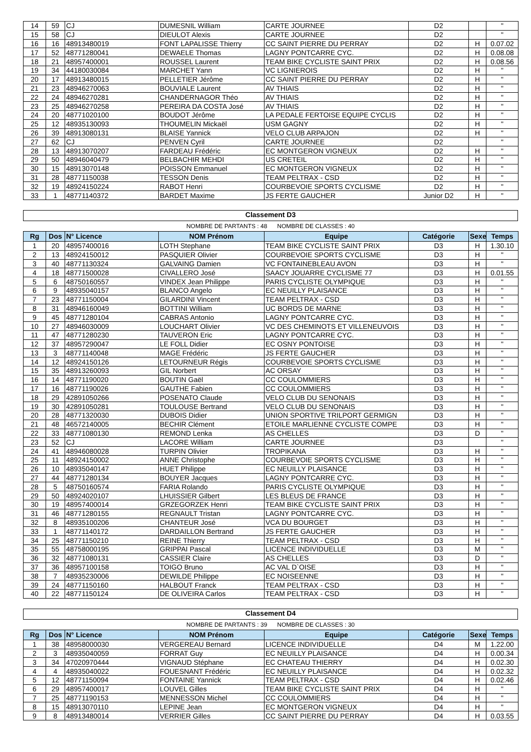| 14 | 59 | CJ | DUMESNIL William | CARTE JOURNEE | D2 | | " |
| 15 | 58 | CJ | DIEULOT Alexis | CARTE JOURNEE | D2 | | " |
| 16 | 16 | 48913480019 | FONT LAPALISSE Thierry | CC SAINT PIERRE DU PERRAY | D2 | H | 0.07.02 |
| 17 | 52 | 48771280041 | DEWAELE Thomas | LAGNY PONTCARRE CYC. | D2 | H | 0.08.08 |
| 18 | 21 | 48957400001 | ROUSSEL Laurent | TEAM BIKE CYCLISTE SAINT PRIX | D2 | H | 0.08.56 |
| 19 | 34 | 44180030084 | MARCHET Yann | VC LIGNIEROIS | D2 | H | " |
| 20 | 17 | 48913480015 | PELLETIER Jérôme | CC SAINT PIERRE DU PERRAY | D2 | H | " |
| 21 | 23 | 48946270063 | BOUVIALE Laurent | AV THIAIS | D2 | H | " |
| 22 | 24 | 48946270281 | CHANDERNAGOR Théo | AV THIAIS | D2 | H | " |
| 23 | 25 | 48946270258 | PEREIRA DA COSTA José | AV THIAIS | D2 | H | " |
| 24 | 20 | 48771020100 | BOUDOT Jérôme | LA PEDALE FERTOISE EQUIPE CYCLIS | D2 | H | " |
| 25 | 12 | 48935130093 | THOUMELIN Mickaël | USM GAGNY | D2 | H | " |
| 26 | 39 | 48913080131 | BLAISE Yannick | VELO CLUB ARPAJON | D2 | H | " |
| 27 | 62 | CJ | PENVEN Cyril | CARTE JOURNEE | D2 | | " |
| 28 | 13 | 48913070207 | FARDEAU Frédéric | EC MONTGERON VIGNEUX | D2 | H | " |
| 29 | 50 | 48946040479 | BELBACHIR MEHDI | US CRETEIL | D2 | H | " |
| 30 | 15 | 48913070148 | POISSON Emmanuel | EC MONTGERON VIGNEUX | D2 | H | " |
| 31 | 28 | 48771150038 | TESSON Denis | TEAM PELTRAX - CSD | D2 | H | " |
| 32 | 19 | 48924150224 | RABOT Henri | COURBEVOIE SPORTS CYCLISME | D2 | H | " |
| 33 | 1 | 48771140372 | BARDET Maxime | JS FERTE GAUCHER | Junior D2 | H | " |
Classement D3
NOMBRE DE PARTANTS : 48 NOMBRE DE CLASSES : 40
| Rg | Dos | N° Licence | NOM Prénom | Equipe | Catégorie | Sexe | Temps |
| --- | --- | --- | --- | --- | --- | --- | --- |
| 1 | 20 | 48957400016 | LOTH Stephane | TEAM BIKE CYCLISTE SAINT PRIX | D3 | H | 1.30.10 |
| 2 | 13 | 48924150012 | PASQUIER Olivier | COURBEVOIE SPORTS CYCLISME | D3 | H | " |
| 3 | 40 | 48771130324 | GALVAING Damien | VC FONTAINEBLEAU AVON | D3 | H | " |
| 4 | 18 | 48771500028 | CIVALLERO José | SAACY JOUARRE CYCLISME 77 | D3 | H | 0.01.55 |
| 5 | 6 | 48750160557 | VINDEX Jean Philippe | PARIS CYCLISTE OLYMPIQUE | D3 | H | " |
| 6 | 9 | 48935040157 | BLANCO Angelo | EC NEUILLY PLAISANCE | D3 | H | " |
| 7 | 23 | 48771150004 | GILARDINI Vincent | TEAM PELTRAX - CSD | D3 | H | " |
| 8 | 31 | 48946160049 | BOTTINI William | UC BORDS DE MARNE | D3 | H | " |
| 9 | 45 | 48771280104 | CABRAS Antonio | LAGNY PONTCARRE CYC. | D3 | H | " |
| 10 | 27 | 48946030009 | LOUCHART Olivier | VC DES CHEMINOTS ET VILLENEUVOIS | D3 | H | " |
| 11 | 47 | 48771280230 | TAUVERON Eric | LAGNY PONTCARRE CYC. | D3 | H | " |
| 12 | 37 | 48957290047 | LE FOLL Didier | EC OSNY PONTOISE | D3 | H | " |
| 13 | 3 | 48771140048 | MAGE Frédéric | JS FERTE GAUCHER | D3 | H | " |
| 14 | 12 | 48924150126 | LETOURNEUR Régis | COURBEVOIE SPORTS CYCLISME | D3 | H | " |
| 15 | 35 | 48913260093 | GIL Norbert | AC ORSAY | D3 | H | " |
| 16 | 14 | 48771190020 | BOUTIN Gaël | CC COULOMMIERS | D3 | H | " |
| 17 | 16 | 48771190026 | GAUTHE Fabien | CC COULOMMIERS | D3 | H | " |
| 18 | 29 | 42891050266 | POSENATO Claude | VELO CLUB DU SENONAIS | D3 | H | " |
| 19 | 30 | 42891050281 | TOULOUSE Bertrand | VELO CLUB DU SENONAIS | D3 | H | " |
| 20 | 28 | 48771320030 | DUBOIS Didier | UNION SPORTIVE TRILPORT GERMIGN | D3 | H | " |
| 21 | 48 | 46572140005 | BECHIR Clément | ETOILE MARLIENNE CYCLISTE COMPE | D3 | H | " |
| 22 | 33 | 48771080130 | REMOND Lenka | AS CHELLES | D3 | D | " |
| 23 | 52 | CJ | LACORE William | CARTE JOURNEE | D3 | | " |
| 24 | 41 | 48946080028 | TURPIN Olivier | TROPIKANA | D3 | H | " |
| 25 | 11 | 48924150002 | ANNE Christophe | COURBEVOIE SPORTS CYCLISME | D3 | H | " |
| 26 | 10 | 48935040147 | HUET Philippe | EC NEUILLY PLAISANCE | D3 | H | " |
| 27 | 44 | 48771280134 | BOUYER Jacques | LAGNY PONTCARRE CYC. | D3 | H | " |
| 28 | 5 | 48750160574 | FARIA Rolando | PARIS CYCLISTE OLYMPIQUE | D3 | H | " |
| 29 | 50 | 48924020107 | LHUISSIER Gilbert | LES BLEUS DE FRANCE | D3 | H | " |
| 30 | 19 | 48957400014 | GRZEGORZEK Henri | TEAM BIKE CYCLISTE SAINT PRIX | D3 | H | " |
| 31 | 46 | 48771280155 | REGNAULT Tristan | LAGNY PONTCARRE CYC. | D3 | H | " |
| 32 | 8 | 48935100206 | CHANTEUR José | VCA DU BOURGET | D3 | H | " |
| 33 | 1 | 48771140172 | DARDAILLON Bertrand | JS FERTE GAUCHER | D3 | H | " |
| 34 | 25 | 48771150210 | REINE Thierry | TEAM PELTRAX - CSD | D3 | H | " |
| 35 | 55 | 48758000195 | GRIPPAI Pascal | LICENCE INDIVIDUELLE | D3 | M | " |
| 36 | 32 | 48771080131 | CASSIER Claire | AS CHELLES | D3 | D | " |
| 37 | 36 | 48957100158 | TOIGO Bruno | AC VAL D`OISE | D3 | H | " |
| 38 | 7 | 48935230006 | DEWILDE Philippe | EC NOISEENNE | D3 | H | " |
| 39 | 24 | 48771150160 | HALBOUT Franck | TEAM PELTRAX - CSD | D3 | H | " |
| 40 | 22 | 48771150124 | DE OLIVEIRA Carlos | TEAM PELTRAX - CSD | D3 | H | " |
Classement D4
NOMBRE DE PARTANTS : 39 NOMBRE DE CLASSES : 30
| Rg | Dos | N° Licence | NOM Prénom | Equipe | Catégorie | Sexe | Temps |
| --- | --- | --- | --- | --- | --- | --- | --- |
| 1 | 38 | 48958000030 | VERGEREAU Bernard | LICENCE INDIVIDUELLE | D4 | M | 1.22.00 |
| 2 | 3 | 48935040059 | FORRAT Guy | EC NEUILLY PLAISANCE | D4 | H | 0.00.34 |
| 3 | 34 | 47020970444 | VIGNAUD Stéphane | EC CHATEAU THIERRY | D4 | H | 0.02.30 |
| 4 | 4 | 48935040022 | FOUESNANT Frédéric | EC NEUILLY PLAISANCE | D4 | H | 0.02.32 |
| 5 | 12 | 48771150094 | FONTAINE Yannick | TEAM PELTRAX - CSD | D4 | H | 0.02.46 |
| 6 | 29 | 48957400017 | LOUVEL Gilles | TEAM BIKE CYCLISTE SAINT PRIX | D4 | H | " |
| 7 | 25 | 48771190153 | MENNESSON Michel | CC COULOMMIERS | D4 | H | " |
| 8 | 15 | 48913070110 | LEPINE Jean | EC MONTGERON VIGNEUX | D4 | H | " |
| 9 | 8 | 48913480014 | VERRIER Gilles | CC SAINT PIERRE DU PERRAY | D4 | H | 0.03.55 |